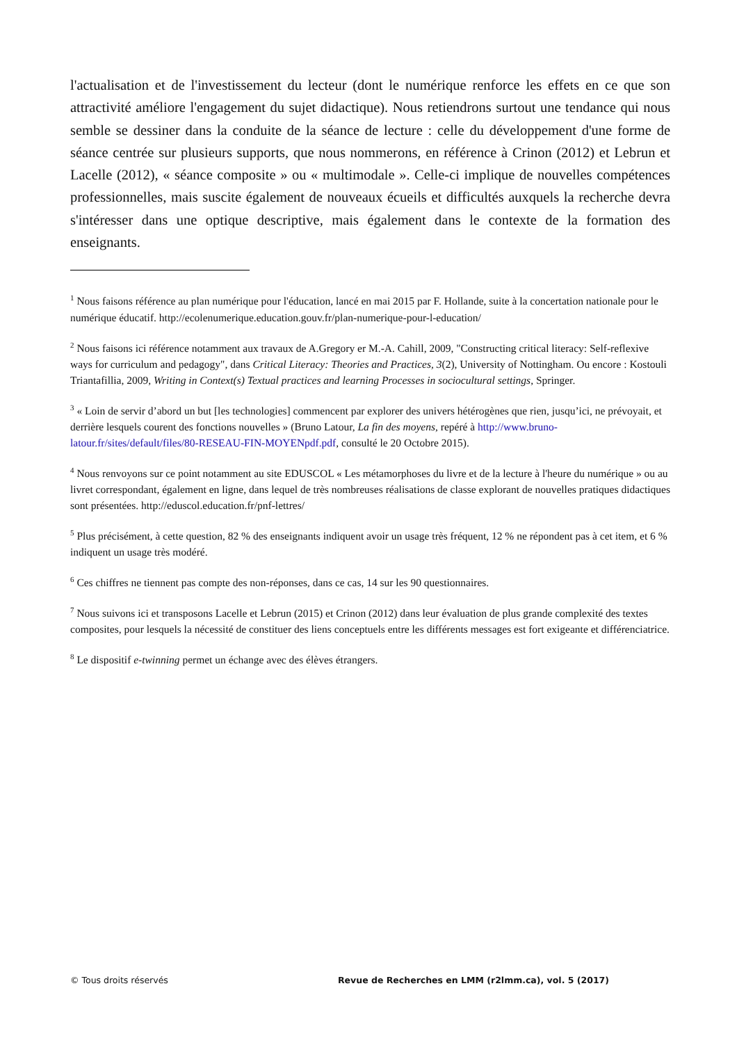l'actualisation et de l'investissement du lecteur (dont le numérique renforce les effets en ce que son attractivité améliore l'engagement du sujet didactique). Nous retiendrons surtout une tendance qui nous semble se dessiner dans la conduite de la séance de lecture : celle du développement d'une forme de séance centrée sur plusieurs supports, que nous nommerons, en référence à Crinon (2012) et Lebrun et Lacelle (2012), « séance composite » ou « multimodale ». Celle-ci implique de nouvelles compétences professionnelles, mais suscite également de nouveaux écueils et difficultés auxquels la recherche devra s'intéresser dans une optique descriptive, mais également dans le contexte de la formation des enseignants.
<sup>1</sup> Nous faisons référence au plan numérique pour l'éducation, lancé en mai 2015 par F. Hollande, suite à la concertation nationale pour le numérique éducatif. http://ecolenumerique.education.gouv.fr/plan-numerique-pour-l-education/
<sup>2</sup> Nous faisons ici référence notamment aux travaux de A.Gregory er M.-A. Cahill, 2009, "Constructing critical literacy: Self-reflexive ways for curriculum and pedagogy", dans Critical Literacy: Theories and Practices, 3(2), University of Nottingham. Ou encore : Kostouli Triantafillia, 2009, Writing in Context(s) Textual practices and learning Processes in sociocultural settings, Springer.
<sup>3</sup> « Loin de servir d’abord un but [les technologies] commencent par explorer des univers hétérogènes que rien, jusqu’ici, ne prévoyait, et derrière lesquels courent des fonctions nouvelles » (Bruno Latour, La fin des moyens, repéré à http://www.bruno-latour.fr/sites/default/files/80-RESEAU-FIN-MOYENpdf.pdf, consulté le 20 Octobre 2015).
<sup>4</sup> Nous renvoyons sur ce point notamment au site EDUSCOL « Les métamorphoses du livre et de la lecture à l'heure du numérique » ou au livret correspondant, également en ligne, dans lequel de très nombreuses réalisations de classe explorant de nouvelles pratiques didactiques sont présentées. http://eduscol.education.fr/pnf-lettres/
<sup>5</sup> Plus précisément, à cette question, 82 % des enseignants indiquent avoir un usage très fréquent, 12 % ne répondent pas à cet item, et 6 % indiquent un usage très modéré.
<sup>6</sup> Ces chiffres ne tiennent pas compte des non-réponses, dans ce cas, 14 sur les 90 questionnaires.
<sup>7</sup> Nous suivons ici et transposons Lacelle et Lebrun (2015) et Crinon (2012) dans leur évaluation de plus grande complexité des textes composites, pour lesquels la nécessité de constituer des liens conceptuels entre les différents messages est fort exigeante et différenciatrice.
<sup>8</sup> Le dispositif e-twinning permet un échange avec des élèves étrangers.
© Tous droits réservés Revue de Recherches en LMM (r2lmm.ca), vol. 5 (2017)